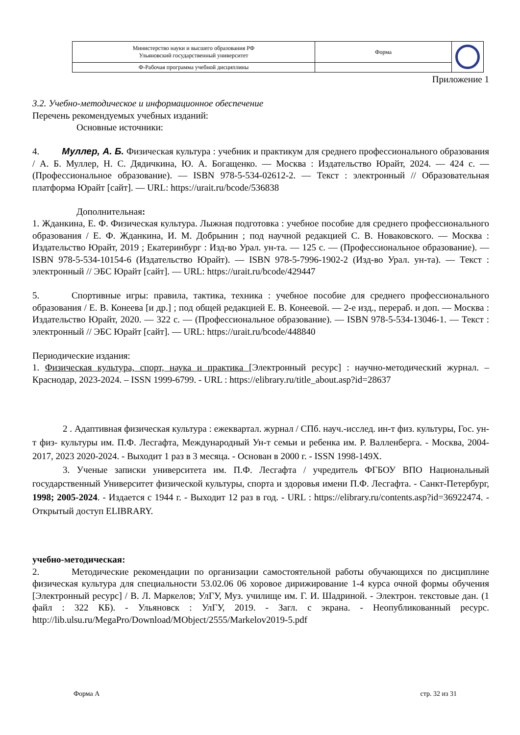| Министерство науки и высшего образования РФ Ульяновский государственный университет | Форма | |
| Ф-Рабочая программа учебной дисциплины | | |
Приложение 1
3.2. Учебно-методическое и информационное обеспечение
Перечень рекомендуемых учебных изданий:
Основные источники:
4. Муллер, А. Б. Физическая культура : учебник и практикум для среднего профессионального образования / А. Б. Муллер, Н. С. Дядичкина, Ю. А. Богащенко. — Москва : Издательство Юрайт, 2024. — 424 с. — (Профессиональное образование). — ISBN 978-5-534-02612-2. — Текст : электронный // Образовательная платформа Юрайт [сайт]. — URL: https://urait.ru/bcode/536838
Дополнительная:
1. Жданкина, Е. Ф. Физическая культура. Лыжная подготовка : учебное пособие для среднего профессионального образования / Е. Ф. Жданкина, И. М. Добрынин ; под научной редакцией С. В. Новаковского. — Москва : Издательство Юрайт, 2019 ; Екатеринбург : Изд-во Урал. ун-та. — 125 с. — (Профессиональное образование). — ISBN 978-5-534-10154-6 (Издательство Юрайт). — ISBN 978-5-7996-1902-2 (Изд-во Урал. ун-та). — Текст : электронный // ЭБС Юрайт [сайт]. — URL: https://urait.ru/bcode/429447
5. Спортивные игры: правила, тактика, техника : учебное пособие для среднего профессионального образования / Е. В. Конеева [и др.] ; под общей редакцией Е. В. Конеевой. — 2-е изд., перераб. и доп. — Москва : Издательство Юрайт, 2020. — 322 с. — (Профессиональное образование). — ISBN 978-5-534-13046-1. — Текст : электронный // ЭБС Юрайт [сайт]. — URL: https://urait.ru/bcode/448840
Периодические издания:
1. Физическая культура, спорт, наука и практика [Электронный ресурс] : научно-методический журнал. – Краснодар, 2023-2024. – ISSN 1999-6799. - URL : https://elibrary.ru/title_about.asp?id=28637
2 . Адаптивная физическая культура : ежеквартал. журнал / СПб. науч.-исслед. ин-т физ. культуры, Гос. ун-т физ- культуры им. П.Ф. Лесгафта, Международный Ун-т семьи и ребенка им. Р. Валленберга. - Москва, 2004-2017, 2023 2020-2024. - Выходит 1 раз в 3 месяца. - Основан в 2000 г. - ISSN 1998-149Х.
3. Ученые записки университета им. П.Ф. Лесгафта / учредитель ФГБОУ ВПО Национальный государственный Университет физической культуры, спорта и здоровья имени П.Ф. Лесгафта. - Санкт-Петербург, 1998; 2005-2024. - Издается с 1944 г. - Выходит 12 раз в год. - URL : https://elibrary.ru/contents.asp?id=36922474. - Открытый доступ ELIBRARY.
учебно-методическая:
2. Методические рекомендации по организации самостоятельной работы обучающихся по дисциплине физическая культура для специальности 53.02.06 06 хоровое дирижирование 1-4 курса очной формы обучения [Электронный ресурс] / В. Л. Маркелов; УлГУ, Муз. училище им. Г. И. Шадриной. - Электрон. текстовые дан. (1 файл : 322 КБ). - Ульяновск : УлГУ, 2019. - Загл. с экрана. - Неопубликованный ресурс. http://lib.ulsu.ru/MegaPro/Download/MObject/2555/Markelov2019-5.pdf
Форма А стр. 32 из 31